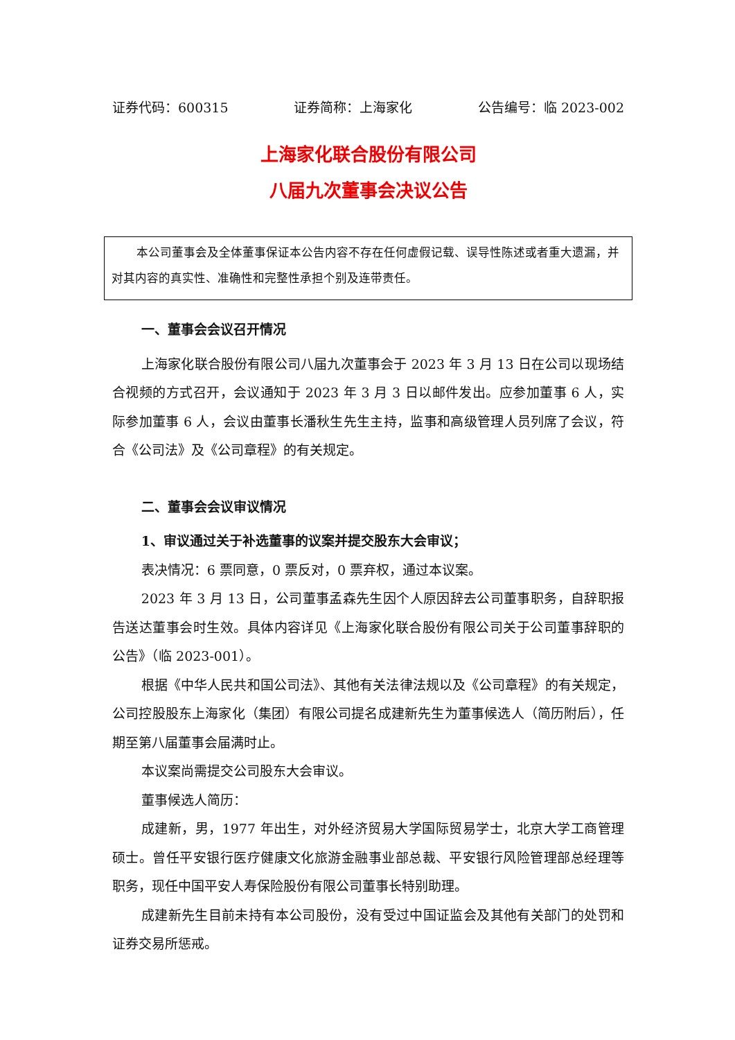证券代码：600315 证券简称：上海家化 公告编号：临 2023-002
上海家化联合股份有限公司
八届九次董事会决议公告
本公司董事会及全体董事保证本公告内容不存在任何虚假记载、误导性陈述或者重大遗漏，并对其内容的真实性、准确性和完整性承担个别及连带责任。
一、董事会会议召开情况
上海家化联合股份有限公司八届九次董事会于 2023 年 3 月 13 日在公司以现场结合视频的方式召开，会议通知于 2023 年 3 月 3 日以邮件发出。应参加董事 6 人，实际参加董事 6 人，会议由董事长潘秋生先生主持，监事和高级管理人员列席了会议，符合《公司法》及《公司章程》的有关规定。
二、董事会会议审议情况
1、审议通过关于补选董事的议案并提交股东大会审议；
表决情况：6 票同意，0 票反对，0 票弃权，通过本议案。
2023 年 3 月 13 日，公司董事孟森先生因个人原因辞去公司董事职务，自辞职报告送达董事会时生效。具体内容详见《上海家化联合股份有限公司关于公司董事辞职的公告》（临 2023-001）。
根据《中华人民共和国公司法》、其他有关法律法规以及《公司章程》的有关规定，公司控股股东上海家化（集团）有限公司提名成建新先生为董事候选人（简历附后），任期至第八届董事会届满时止。
本议案尚需提交公司股东大会审议。
董事候选人简历：
成建新，男，1977 年出生，对外经济贸易大学国际贸易学士，北京大学工商管理硕士。曾任平安银行医疗健康文化旅游金融事业部总裁、平安银行风险管理部总经理等职务，现任中国平安人寿保险股份有限公司董事长特别助理。
成建新先生目前未持有本公司股份，没有受过中国证监会及其他有关部门的处罚和证券交易所惩戒。